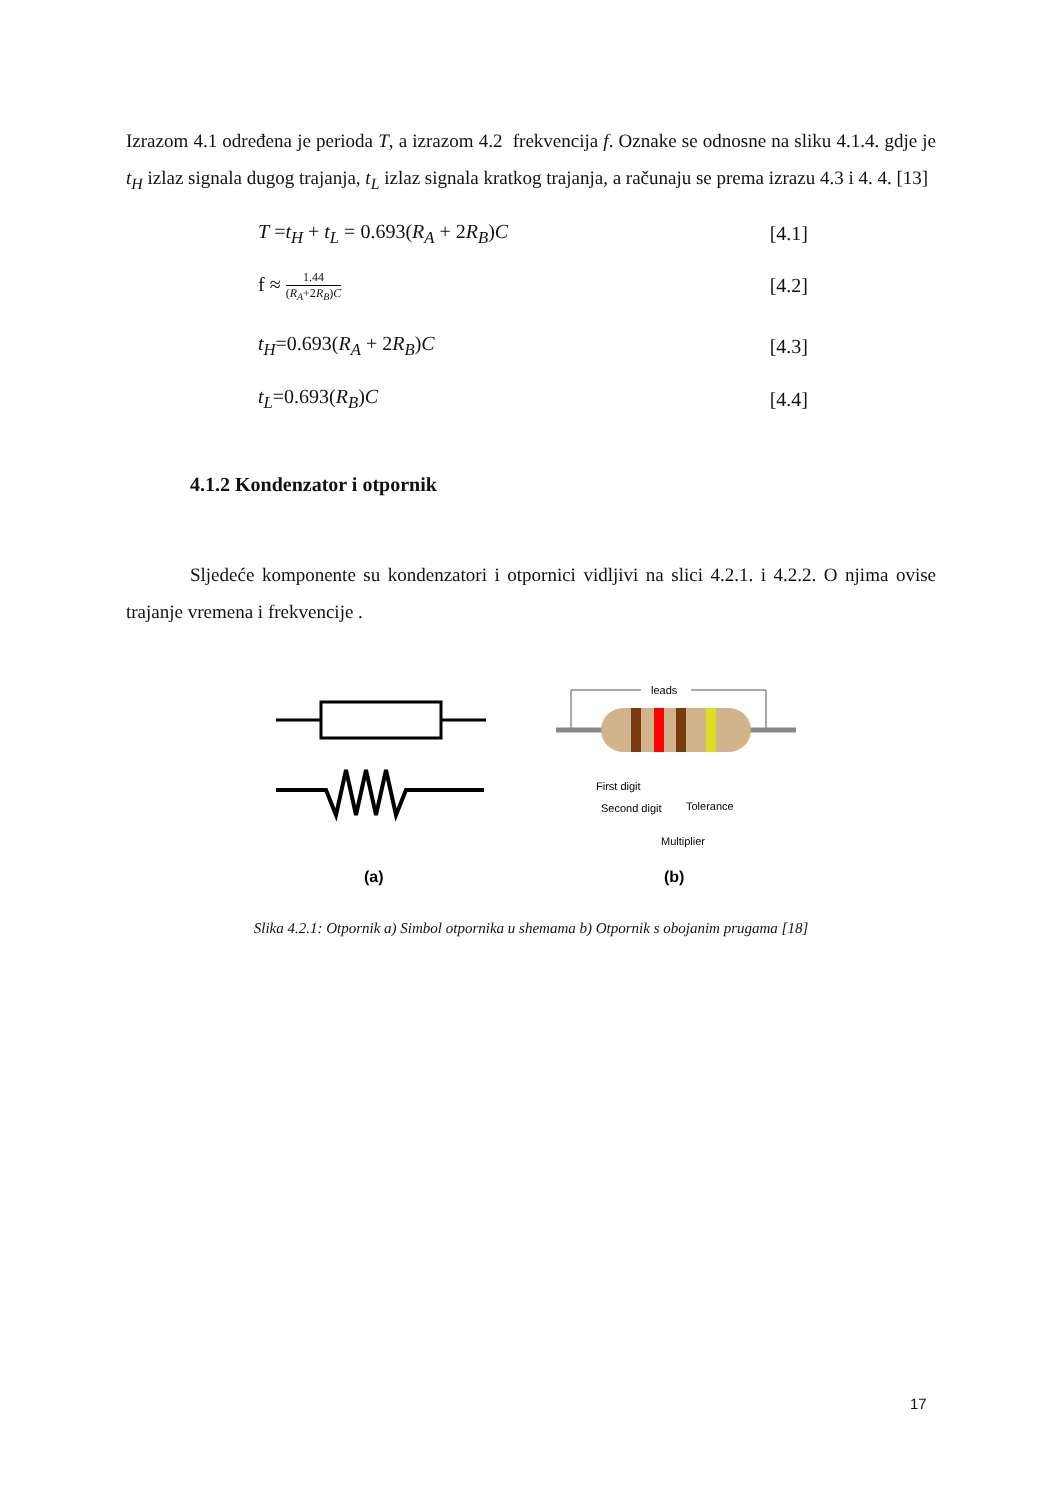Izrazom 4.1 određena je perioda T, a izrazom 4.2 frekvencija f. Oznake se odnosne na sliku 4.1.4. gdje je t<sub>H</sub> izlaz signala dugog trajanja, t<sub>L</sub> izlaz signala kratkog trajanja, a računaju se prema izrazu 4.3 i 4. 4. [13]
T =t<sub>H</sub> + t<sub>L</sub> = 0.693(R<sub>A</sub> + 2R<sub>B</sub>)C [4.1]
f ≈ 1.44 (R<sub>A</sub>+2R<sub>B</sub>)C [4.2]
t<sub>H</sub>=0.693(R<sub>A</sub> + 2R<sub>B</sub>)C [4.3]
t<sub>L</sub>=0.693(R<sub>B</sub>)C [4.4]
4.1.2 Kondenzator i otpornik
Sljedeće komponente su kondenzatori i otpornici vidljivi na slici 4.2.1. i 4.2.2. O njima ovise trajanje vremena i frekvencije .
(a)
leads
First digit
Second digit
Tolerance
Multiplier
(b)
Slika 4.2.1: Otpornik a) Simbol otpornika u shemama b) Otpornik s obojanim prugama [18]
17